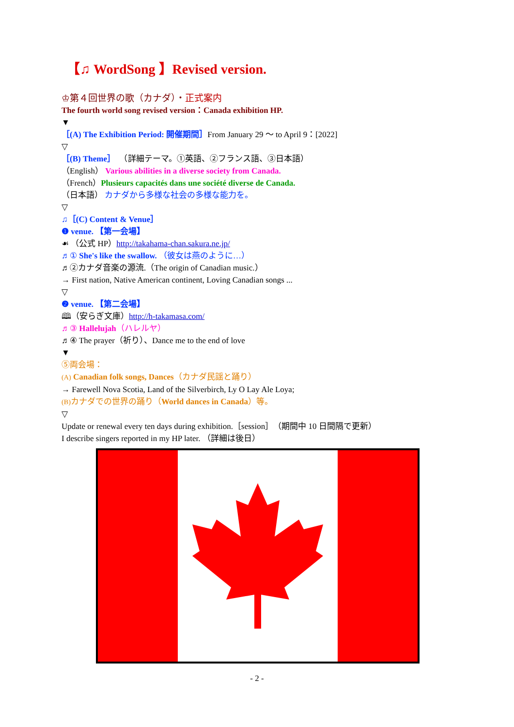【♫ WordSong 】Revised version.
♔第４回世界の歌（カナダ）・正式案内
The fourth world song revised version：Canada exhibition HP.
▼
［(A) The Exhibition Period: 開催期間］From January 29 〜 to April 9：[2022]
▽
［(B) Theme］　（詳細テーマ。①英語、②フランス語、③日本語）
（English） Various abilities in a diverse society from Canada.
（French）Plusieurs capacités dans une société diverse de Canada.
（日本語） カナダから多様な社会の多様な能力を。
▽
♫［(C) Content & Venue］
❶ venue. 【第一会場】
☙ （公式 HP）http://takahama-chan.sakura.ne.jp/
♬① She's like the swallow. （彼女は燕のように…）
♬②カナダ音楽の源流.（The origin of Canadian music.）
→ First nation, Native American continent, Loving Canadian songs ...
▽
❷ venue. 【第二会場】
🕮（安らぎ文庫）http://h-takamasa.com/
♬③ Hallelujah（ハレルヤ）
♬④ The prayer（祈り）、Dance me to the end of love
▼
⑤両会場：
(A) Canadian folk songs, Dances（カナダ民謡と踊り）
→ Farewell Nova Scotia, Land of the Silverbirch, Ly O Lay Ale Loya;
(B) カナダでの世界の踊り（World dances in Canada）等。
▽
Update or renewal every ten days during exhibition.［session］（期間中 10 日間隔で更新）
I describe singers reported in my HP later. （詳細は後日）
- 2 -